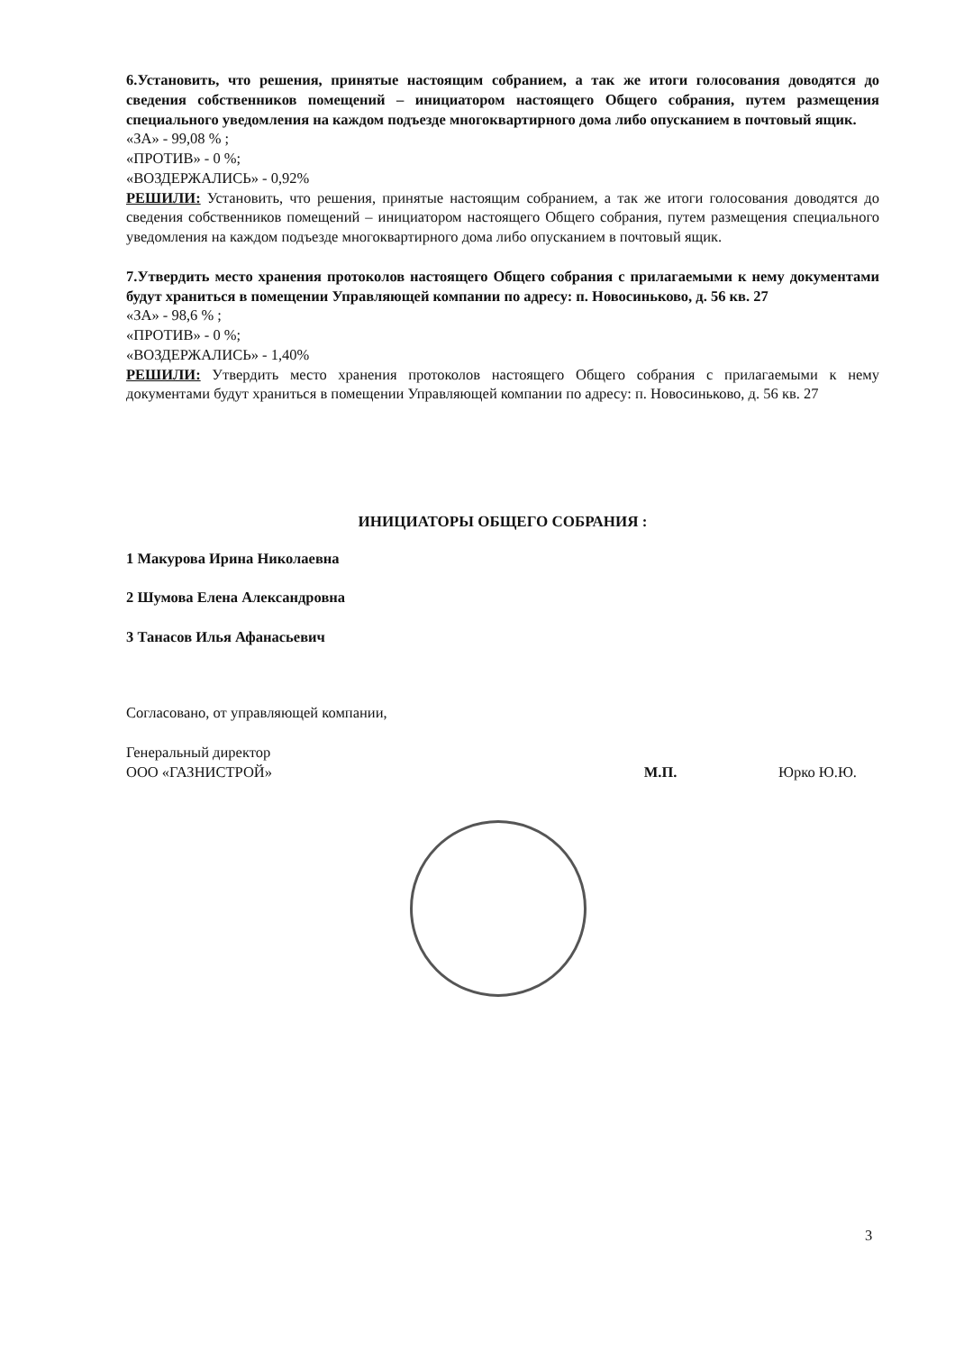6.Установить, что решения, принятые настоящим собранием, а так же итоги голосования доводятся до сведения собственников помещений – инициатором настоящего Общего собрания, путем размещения специального уведомления на каждом подъезде многоквартирного дома либо опусканием в почтовый ящик.
«ЗА» - 99,08 % ;
«ПРОТИВ» - 0 %;
«ВОЗДЕРЖАЛИСЬ» - 0,92%
РЕШИЛИ: Установить, что решения, принятые настоящим собранием, а так же итоги голосования доводятся до сведения собственников помещений – инициатором настоящего Общего собрания, путем размещения специального уведомления на каждом подъезде многоквартирного дома либо опусканием в почтовый ящик.
7.Утвердить место хранения протоколов настоящего Общего собрания с прилагаемыми к нему документами будут храниться в помещении Управляющей компании по адресу: п. Новосиньково, д. 56 кв. 27
«ЗА» - 98,6 % ;
«ПРОТИВ» - 0 %;
«ВОЗДЕРЖАЛИСЬ» - 1,40%
РЕШИЛИ: Утвердить место хранения протоколов настоящего Общего собрания с прилагаемыми к нему документами будут храниться в помещении Управляющей компании по адресу: п. Новосиньково, д. 56 кв. 27
ИНИЦИАТОРЫ ОБЩЕГО СОБРАНИЯ :
1 Макурова Ирина Николаевна
2 Шумова Елена Александровна
3 Танасов Илья Афанасьевич
Согласовано, от управляющей компании,
Генеральный директор
ООО «ГАЗНИСТРОЙ» М.П. Юрко Ю.Ю.
3